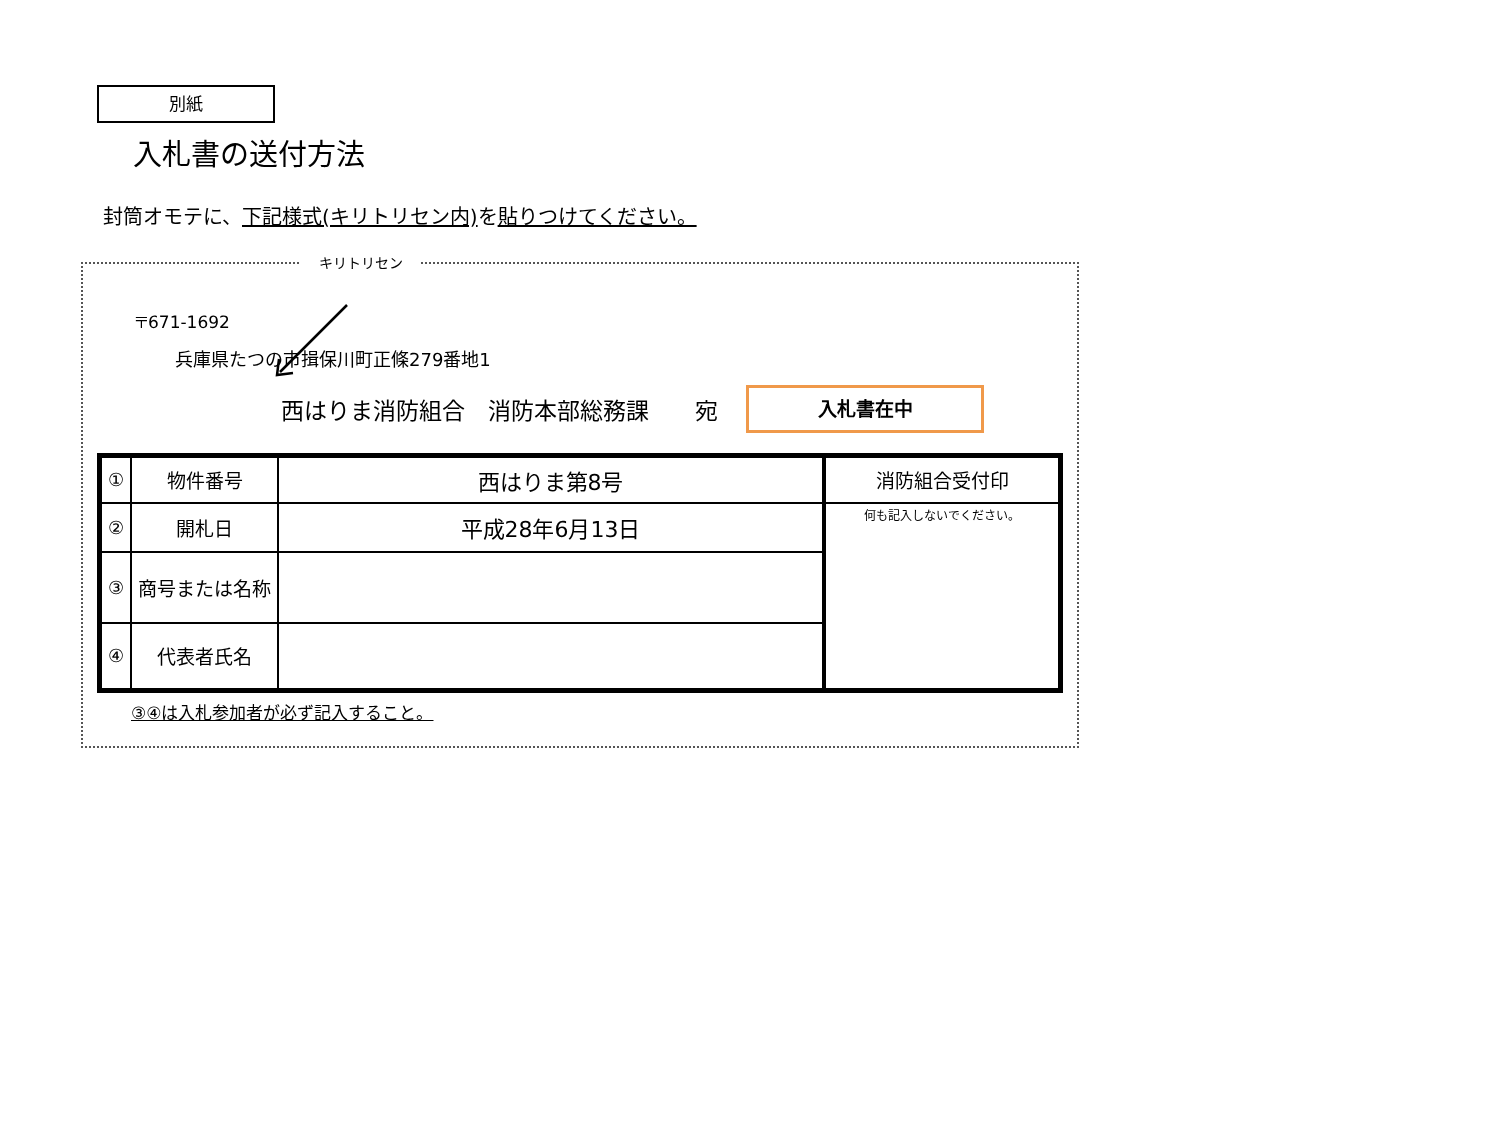別紙
入札書の送付方法
封筒オモテに、下記様式(キリトリセン内) を貼りつけてください。
キリトリセン
〒671-1692
兵庫県たつの市揖保川町正條279番地1
西はりま消防組合　消防本部総務課　　宛
入札書在中
| ① | 物件番号 | 西はりま第8号 | 消防組合受付印 |
| ② | 開札日 | 平成28年6月13日 | 何も記入しないでください。 |
| ③ | 商号または名称 | | |
| ④ | 代表者氏名 | | |
③④は入札参加者が必ず記入すること。